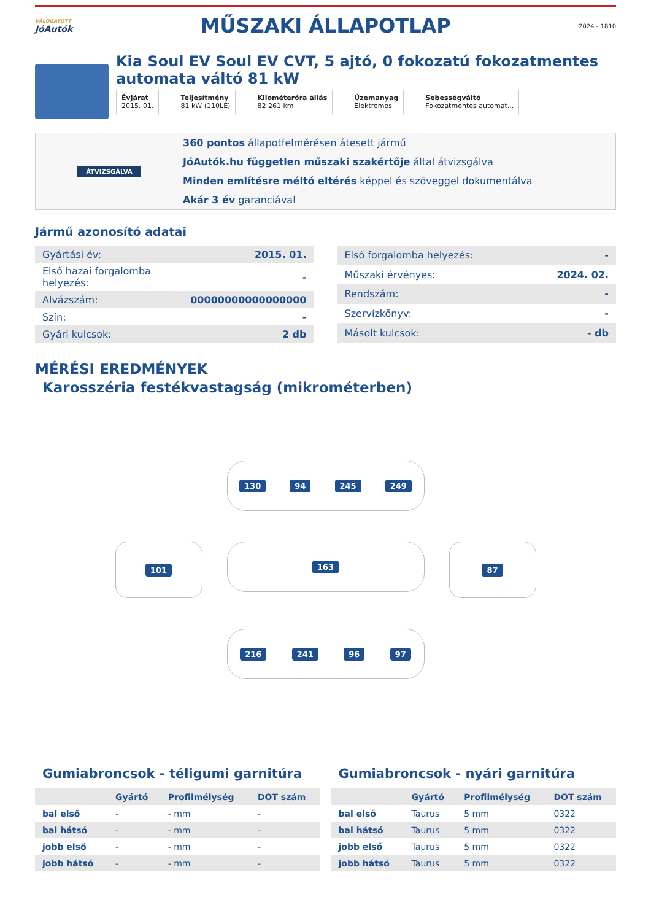VÁLOGATOTT
JóAutók
MŰSZAKI ÁLLAPOTLAP
2024 - 1810
Kia Soul EV Soul EV CVT, 5 ajtó, 0 fokozatú fokozatmentes automata váltó 81 kW
Évjárat
2015. 01.
Teljesítmény
81 kW (110LE)
Kilométeróra állás
82 261 km
Üzemanyag
Elektromos
Sebességváltó
Fokozatmentes automat...
ÁTVIZSGÁLVA
360 pontos állapotfelmérésen átesett jármű
JóAutók.hu független műszaki szakértője által átvizsgálva
Minden említésre méltó eltérés képpel és szöveggel dokumentálva
Akár 3 év garanciával
Jármű azonosító adatai
| Gyártási év: | 2015. 01. |
| Első hazai forgalomba helyezés: | - |
| Alvázszám: | 00000000000000000 |
| Szín: | - |
| Gyári kulcsok: | 2 db |
| Első forgalomba helyezés: | - |
| Műszaki érvényes: | 2024. 02. |
| Rendszám: | - |
| Szervízkönyv: | - |
| Másolt kulcsok: | - db |
MÉRÉSI EREDMÉNYEK
Karosszéria festékvastagság (mikrométerben)
130 94 245 249
101
163
87
216 241 96 97
Gumiabroncsok - téligumi garnitúra
| | Gyártó | Profilmélység | DOT szám |
| --- | --- | --- | --- |
| bal első | - | - mm | - |
| bal hátsó | - | - mm | - |
| jobb első | - | - mm | - |
| jobb hátsó | - | - mm | - |
Gumiabroncsok - nyári garnitúra
| | Gyártó | Profilmélység | DOT szám |
| --- | --- | --- | --- |
| bal első | Taurus | 5 mm | 0322 |
| bal hátsó | Taurus | 5 mm | 0322 |
| jobb első | Taurus | 5 mm | 0322 |
| jobb hátsó | Taurus | 5 mm | 0322 |